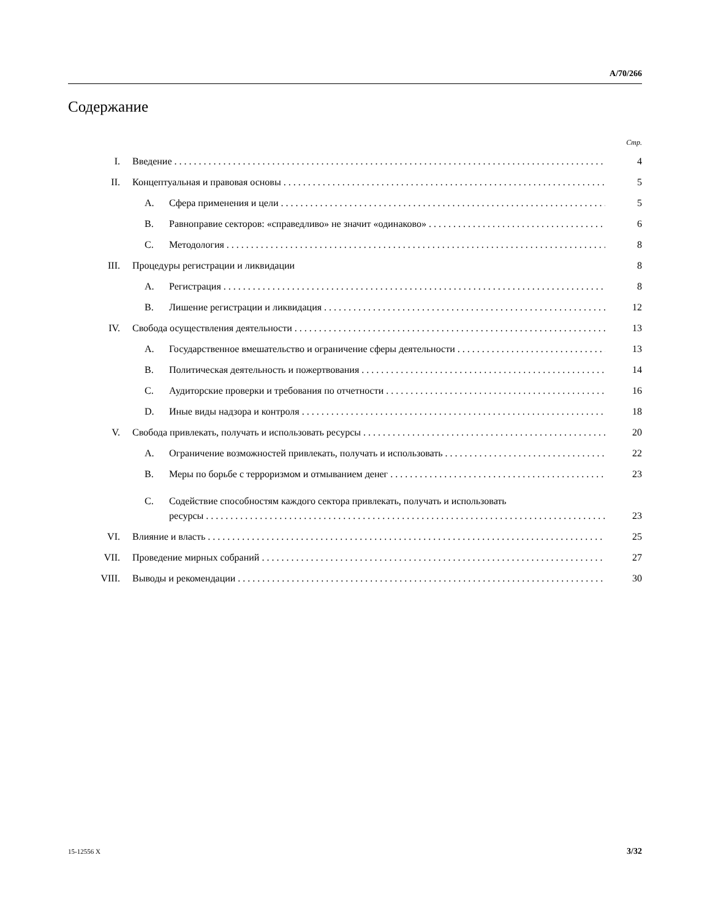A/70/266
Содержание
Стр.
I. Введение 4
II. Концептуальная и правовая основы 5
A. Сфера применения и цели 5
B. Равноправие секторов: «справедливо» не значит «одинаково» 6
C. Методология 8
III. Процедуры регистрации и ликвидации 8
A. Регистрация 8
B. Лишение регистрации и ликвидация 12
IV. Свобода осуществления деятельности 13
A. Государственное вмешательство и ограничение сферы деятельности 13
B. Политическая деятельность и пожертвования 14
C. Аудиторские проверки и требования по отчетности 16
D. Иные виды надзора и контроля 18
V. Свобода привлекать, получать и использовать ресурсы 20
A. Ограничение возможностей привлекать, получать и использовать 22
B. Меры по борьбе с терроризмом и отмыванием денег 23
C. Содействие способностям каждого сектора привлекать, получать и использовать
ресурсы 23
VI. Влияние и власть 25
VII. Проведение мирных собраний 27
VIII. Выводы и рекомендации 30
15-12556 X 3/32